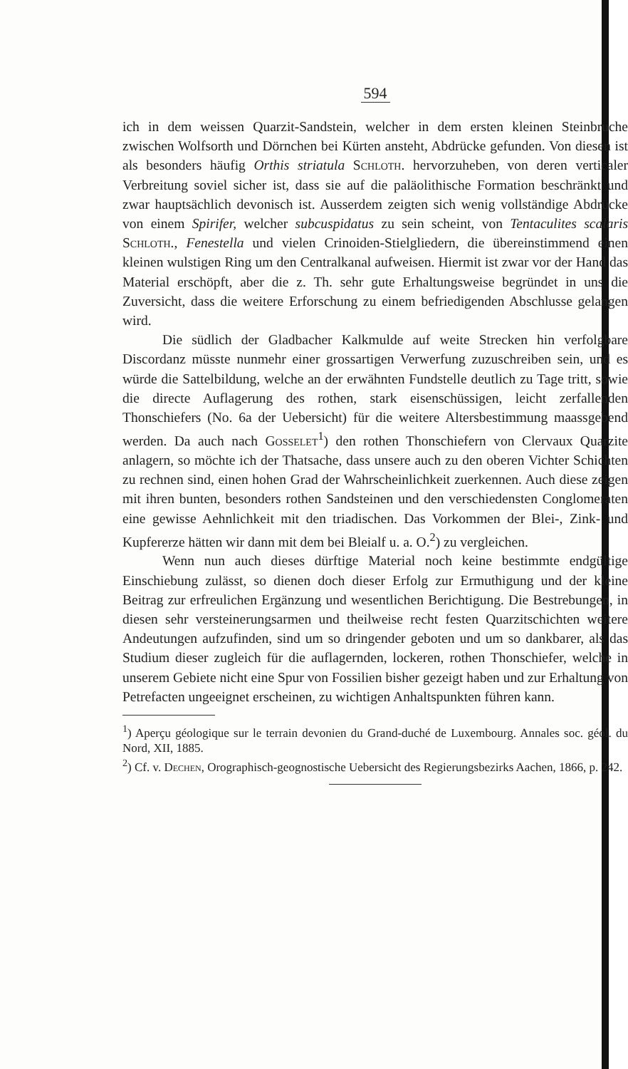594
ich in dem weissen Quarzit-Sandstein, welcher in dem ersten kleinen Steinbruche zwischen Wolfsorth und Dörnchen bei Kürten ansteht, Abdrücke gefunden. Von diesen ist als besonders häufig Orthis striatula Schloth. hervorzuheben, von deren verticaler Verbreitung soviel sicher ist, dass sie auf die paläolithische Formation beschränkt und zwar hauptsächlich devonisch ist. Ausserdem zeigten sich wenig vollständige Abdrücke von einem Spirifer, welcher subcuspidatus zu sein scheint, von Tentaculites scalaris Schloth., Fenestella und vielen Crinoiden-Stielgliedern, die übereinstimmend einen kleinen wulstigen Ring um den Centralkanal aufweisen. Hiermit ist zwar vor der Hand das Material erschöpft, aber die z. Th. sehr gute Erhaltungsweise begründet in uns die Zuversicht, dass die weitere Erforschung zu einem befriedigenden Abschlusse gelangen wird.
Die südlich der Gladbacher Kalkmulde auf weite Strecken hin verfolgbare Discordanz müsste nunmehr einer grossartigen Verwerfung zuzuschreiben sein, und es würde die Sattelbildung, welche an der erwähnten Fundstelle deutlich zu Tage tritt, sowie die directe Auflagerung des rothen, stark eisenschüssigen, leicht zerfallenden Thonschiefers (No. 6a der Uebersicht) für die weitere Altersbestimmung maassgebend werden. Da auch nach Gosselet<sup>1</sup>) den rothen Thonschiefern von Clervaux Quarzite anlagern, so möchte ich der Thatsache, dass unsere auch zu den oberen Vichter Schichten zu rechnen sind, einen hohen Grad der Wahrscheinlichkeit zuerkennen. Auch diese zeigen mit ihren bunten, besonders rothen Sandsteinen und den verschiedensten Conglomeraten eine gewisse Aehnlichkeit mit den triadischen. Das Vorkommen der Blei-, Zink- und Kupfererze hätten wir dann mit dem bei Bleialf u. a. O.<sup>2</sup>) zu vergleichen.
Wenn nun auch dieses dürftige Material noch keine bestimmte endgültige Einschiebung zulässt, so dienen doch dieser Erfolg zur Ermuthigung und der kleine Beitrag zur erfreulichen Ergänzung und wesentlichen Berichtigung. Die Bestrebungen, in diesen sehr versteinerungsarmen und theilweise recht festen Quarzitschichten weitere Andeutungen aufzufinden, sind um so dringender geboten und um so dankbarer, als das Studium dieser zugleich für die auflagernden, lockeren, rothen Thonschiefer, welche in unserem Gebiete nicht eine Spur von Fossilien bisher gezeigt haben und zur Erhaltung von Petrefacten ungeeignet erscheinen, zu wichtigen Anhaltspunkten führen kann.
<sup>1</sup>) Aperçu géologique sur le terrain devonien du Grand-duché de Luxembourg. Annales soc. géol. du Nord, XII, 1885.
<sup>2</sup>) Cf. v. Dechen, Orographisch-geognostische Uebersicht des Regierungsbezirks Aachen, 1866, p. 242.